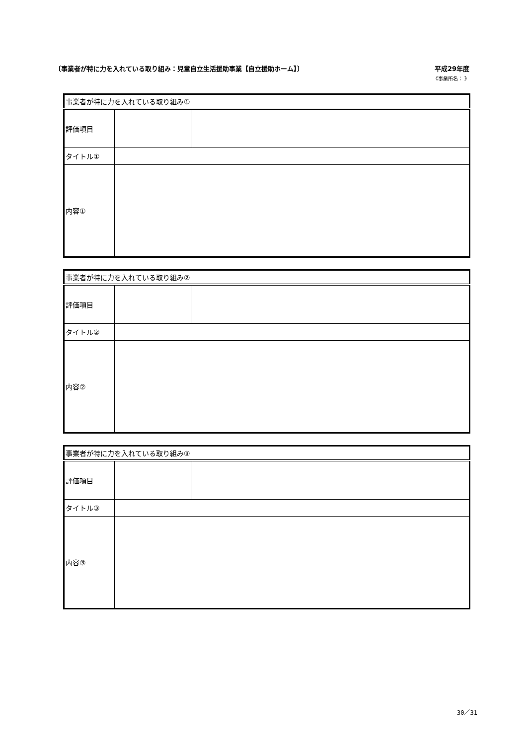〔事業者が特に力を入れている取り組み：児童自立生活援助事業【自立援助ホーム】〕 平成29年度
《事業所名： 》
| 事業者が特に力を入れている取り組み① | | |
| 評価項目 | | |
| タイトル① | | |
| 内容① | | |
| 事業者が特に力を入れている取り組み② | | |
| 評価項目 | | |
| タイトル② | | |
| 内容② | | |
| 事業者が特に力を入れている取り組み③ | | |
| 評価項目 | | |
| タイトル③ | | |
| 内容③ | | |
30／31